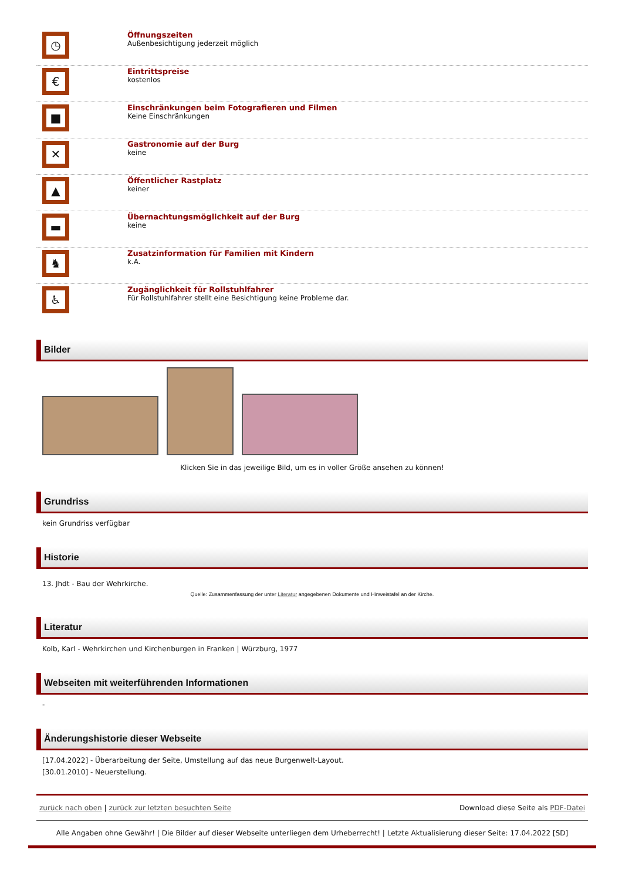◷
Öffnungszeiten
Außenbesichtigung jederzeit möglich
€
Eintrittspreise
kostenlos
■
Einschränkungen beim Fotografieren und Filmen
Keine Einschränkungen
✕
Gastronomie auf der Burg
keine
▲
Öffentlicher Rastplatz
keiner
▬
Übernachtungsmöglichkeit auf der Burg
keine
♞
Zusatzinformation für Familien mit Kindern
k.A.
♿
Zugänglichkeit für Rollstuhlfahrer
Für Rollstuhlfahrer stellt eine Besichtigung keine Probleme dar.
Bilder
Klicken Sie in das jeweilige Bild, um es in voller Größe ansehen zu können!
Grundriss
kein Grundriss verfügbar
Historie
13. Jhdt - Bau der Wehrkirche.
Quelle: Zusammenfassung der unter Literatur angegebenen Dokumente und Hinweistafel an der Kirche.
Literatur
Kolb, Karl - Wehrkirchen und Kirchenburgen in Franken | Würzburg, 1977
Webseiten mit weiterführenden Informationen
-
Änderungshistorie dieser Webseite
[17.04.2022] - Überarbeitung der Seite, Umstellung auf das neue Burgenwelt-Layout.
[30.01.2010] - Neuerstellung.
zurück nach oben | zurück zur letzten besuchten Seite Download diese Seite als PDF-Datei
Alle Angaben ohne Gewähr! | Die Bilder auf dieser Webseite unterliegen dem Urheberrecht! | Letzte Aktualisierung dieser Seite: 17.04.2022 [SD]